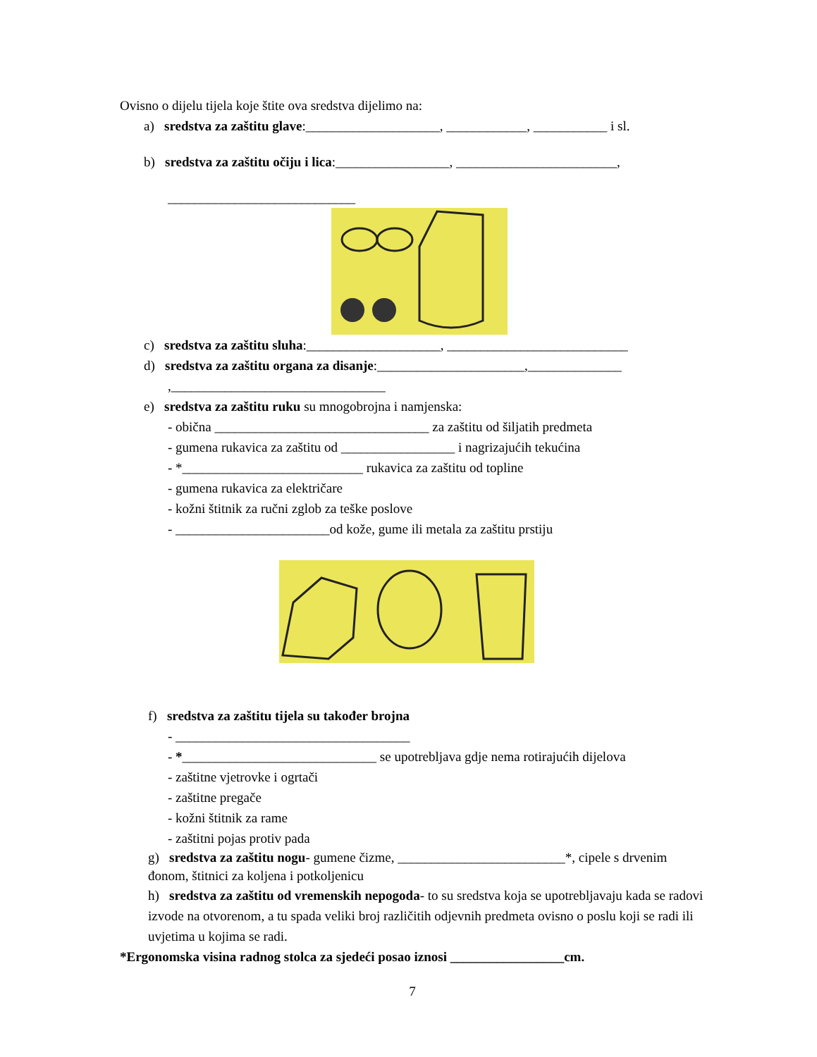Ovisno o dijelu tijela koje štite ova sredstva dijelimo na:
a) sredstva za zaštitu glave:____________________, ____________, ___________ i sl.
b) sredstva za zaštitu očiju i lica:_________________, ________________________,
____________________________
c) sredstva za zaštitu sluha:____________________, ___________________________
d) sredstva za zaštitu organa za disanje:______________________,______________
,________________________________
e) sredstva za zaštitu ruku su mnogobrojna i namjenska:
- obična ________________________________ za zaštitu od šiljatih predmeta
- gumena rukavica za zaštitu od _________________ i nagrizajućih tekućina
- *___________________________ rukavica za zaštitu od topline
- gumena rukavica za električare
- kožni štitnik za ručni zglob za teške poslove
- _______________________od kože, gume ili metala za zaštitu prstiju
f) sredstva za zaštitu tijela su također brojna
- ___________________________________
- *_____________________________ se upotrebljava gdje nema rotirajućih dijelova
- zaštitne vjetrovke i ogrtači
- zaštitne pregače
- kožni štitnik za rame
- zaštitni pojas protiv pada
g) sredstva za zaštitu nogu- gumene čizme, _________________________*, cipele s drvenim đonom, štitnici za koljena i potkoljenicu
h) sredstva za zaštitu od vremenskih nepogoda- to su sredstva koja se upotrebljavaju kada se radovi izvode na otvorenom, a tu spada veliki broj različitih odjevnih predmeta ovisno o poslu koji se radi ili uvjetima u kojima se radi.
*Ergonomska visina radnog stolca za sjedeći posao iznosi _________________cm.
7